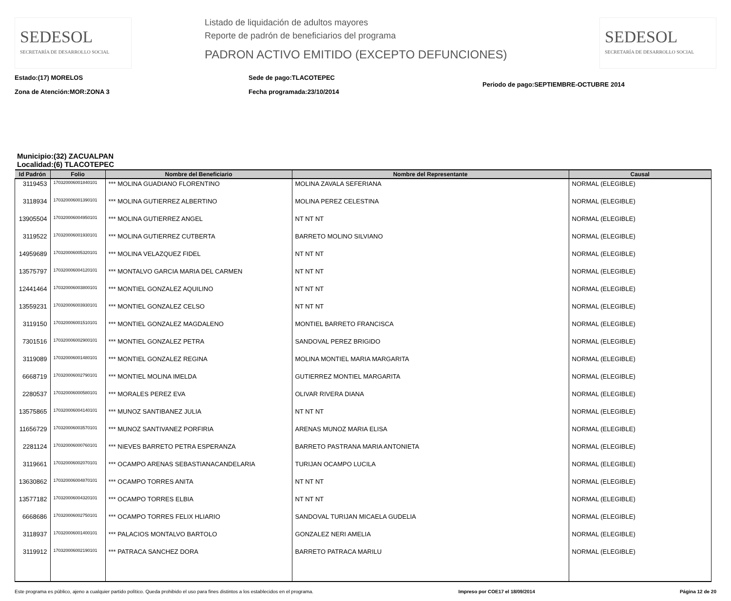SEDESOL
SECRETARÍA DE DESARROLLO SOCIAL
Listado de liquidación de adultos mayores
Reporte de padrón de beneficiarios del programa
PADRON ACTIVO EMITIDO (EXCEPTO DEFUNCIONES)
SEDESOL
SECRETARÍA DE DESARROLLO SOCIAL
Estado:(17) MORELOS
Zona de Atención:MOR:ZONA 3
Sede de pago:TLACOTEPEC
Fecha programada:23/10/2014
Periodo de pago:SEPTIEMBRE-OCTUBRE 2014
Municipio:(32) ZACUALPAN
Localidad:(6) TLACOTEPEC
| Id Padrón | Folio | Nombre del Beneficiario | Nombre del Representante | Causal |
| --- | --- | --- | --- | --- |
| 3119453 | 170320006001840101 | *** MOLINA GUADIANO FLORENTINO | MOLINA ZAVALA SEFERIANA | NORMAL (ELEGIBLE) |
| 3118934 | 170320006001390101 | *** MOLINA GUTIERREZ ALBERTINO | MOLINA PEREZ CELESTINA | NORMAL (ELEGIBLE) |
| 13905504 | 170320006004950101 | *** MOLINA GUTIERREZ ANGEL | NT NT NT | NORMAL (ELEGIBLE) |
| 3119522 | 170320006001930101 | *** MOLINA GUTIERREZ CUTBERTA | BARRETO MOLINO SILVIANO | NORMAL (ELEGIBLE) |
| 14959689 | 170320006005320101 | *** MOLINA VELAZQUEZ FIDEL | NT NT NT | NORMAL (ELEGIBLE) |
| 13575797 | 170320006004120101 | *** MONTALVO GARCIA MARIA DEL CARMEN | NT NT NT | NORMAL (ELEGIBLE) |
| 12441464 | 170320006003800101 | *** MONTIEL GONZALEZ AQUILINO | NT NT NT | NORMAL (ELEGIBLE) |
| 13559231 | 170320006003930101 | *** MONTIEL GONZALEZ CELSO | NT NT NT | NORMAL (ELEGIBLE) |
| 3119150 | 170320006001510101 | *** MONTIEL GONZALEZ MAGDALENO | MONTIEL BARRETO FRANCISCA | NORMAL (ELEGIBLE) |
| 7301516 | 170320006002900101 | *** MONTIEL GONZALEZ PETRA | SANDOVAL PEREZ BRIGIDO | NORMAL (ELEGIBLE) |
| 3119089 | 170320006001480101 | *** MONTIEL GONZALEZ REGINA | MOLINA MONTIEL MARIA MARGARITA | NORMAL (ELEGIBLE) |
| 6668719 | 170320006002790101 | *** MONTIEL MOLINA IMELDA | GUTIERREZ MONTIEL MARGARITA | NORMAL (ELEGIBLE) |
| 2280537 | 170320006000580101 | *** MORALES PEREZ EVA | OLIVAR RIVERA DIANA | NORMAL (ELEGIBLE) |
| 13575865 | 170320006004140101 | *** MUNOZ SANTIBANEZ JULIA | NT NT NT | NORMAL (ELEGIBLE) |
| 11656729 | 170320006003570101 | *** MUNOZ SANTIVANEZ PORFIRIA | ARENAS MUNOZ MARIA ELISA | NORMAL (ELEGIBLE) |
| 2281124 | 170320006000760101 | *** NIEVES BARRETO PETRA ESPERANZA | BARRETO PASTRANA MARIA ANTONIETA | NORMAL (ELEGIBLE) |
| 3119661 | 170320006002070101 | *** OCAMPO ARENAS SEBASTIANACANDELARIA | TURIJAN OCAMPO LUCILA | NORMAL (ELEGIBLE) |
| 13630862 | 170320006004870101 | *** OCAMPO TORRES ANITA | NT NT NT | NORMAL (ELEGIBLE) |
| 13577182 | 170320006004320101 | *** OCAMPO TORRES ELBIA | NT NT NT | NORMAL (ELEGIBLE) |
| 6668686 | 170320006002750101 | *** OCAMPO TORRES FELIX HLIARIO | SANDOVAL TURIJAN MICAELA GUDELIA | NORMAL (ELEGIBLE) |
| 3118937 | 170320006001400101 | *** PALACIOS MONTALVO BARTOLO | GONZALEZ NERI AMELIA | NORMAL (ELEGIBLE) |
| 3119912 | 170320006002190101 | *** PATRACA SANCHEZ DORA | BARRETO PATRACA MARILU | NORMAL (ELEGIBLE) |
Este programa es público, ajeno a cualquier partido político. Queda prohibido el uso para fines distintos a los establecidos en el programa. Impreso por COE17 el 18/09/2014 Página 12 de 20